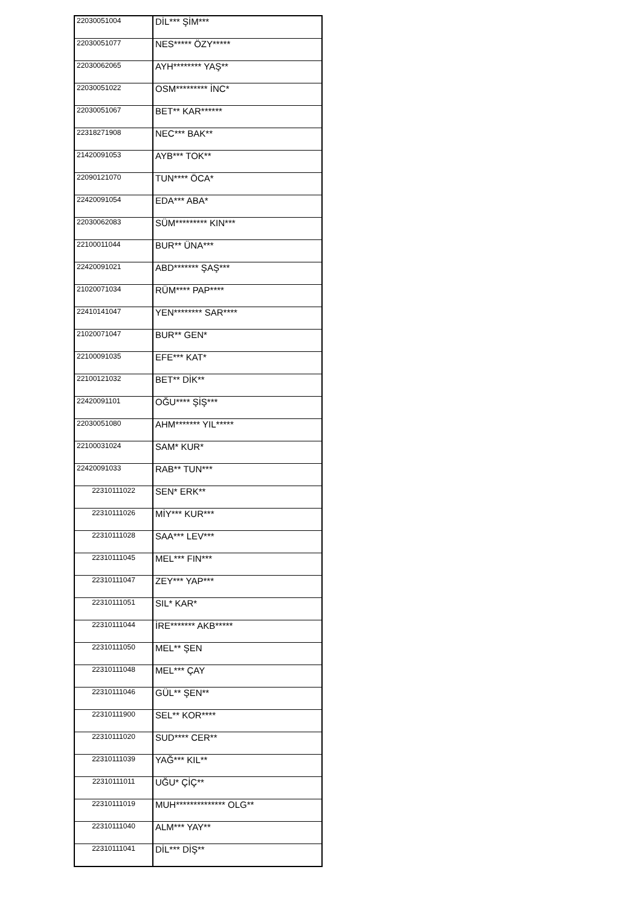| 22030051004 | DİL*** ŞİM*** |
| 22030051077 | NES***** ÖZY***** |
| 22030062065 | AYH******** YAŞ** |
| 22030051022 | OSM********* İNC* |
| 22030051067 | BET** KAR****** |
| 22318271908 | NEC*** BAK** |
| 21420091053 | AYB*** TOK** |
| 22090121070 | TUN**** ÖCA* |
| 22420091054 | EDA*** ABA* |
| 22030062083 | SÜM********* KIN*** |
| 22100011044 | BUR** ÜNA*** |
| 22420091021 | ABD******* ŞAŞ*** |
| 21020071034 | RÜM**** PAP**** |
| 22410141047 | YEN******** SAR**** |
| 21020071047 | BUR** GEN* |
| 22100091035 | EFE*** KAT* |
| 22100121032 | BET** DİK** |
| 22420091101 | OĞU**** ŞİŞ*** |
| 22030051080 | AHM******* YIL***** |
| 22100031024 | SAM* KUR* |
| 22420091033 | RAB** TUN*** |
| 22310111022 | SEN* ERK** |
| 22310111026 | MİY*** KUR*** |
| 22310111028 | SAA*** LEV*** |
| 22310111045 | MEL*** FIN*** |
| 22310111047 | ZEY*** YAP*** |
| 22310111051 | SIL* KAR* |
| 22310111044 | İRE******* AKB***** |
| 22310111050 | MEL** ŞEN |
| 22310111048 | MEL*** ÇAY |
| 22310111046 | GÜL** ŞEN** |
| 22310111900 | SEL** KOR**** |
| 22310111020 | SUD**** CER** |
| 22310111039 | YAĞ*** KIL** |
| 22310111011 | UĞU* ÇİÇ** |
| 22310111019 | MUH************** OLG** |
| 22310111040 | ALM*** YAY** |
| 22310111041 | DİL*** DİŞ** |